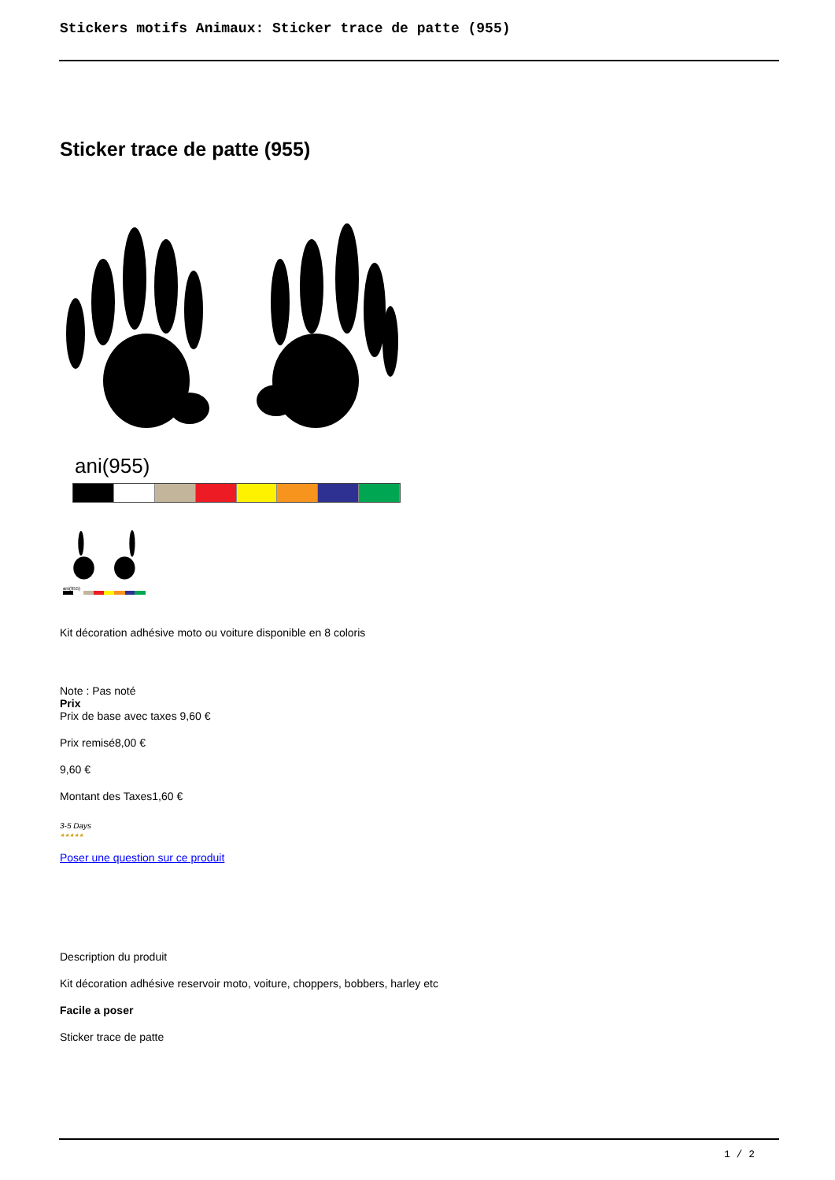Stickers motifs Animaux: Sticker trace de patte (955)
Sticker trace de patte (955)
ani(955)
ani(955)
Kit décoration adhésive moto ou voiture disponible en 8 coloris
Note : Pas noté
Prix
Prix de base avec taxes 9,60 €
Prix remisé8,00 €
9,60 €
Montant des Taxes1,60 €
3-5 Days
★★★★★
Poser une question sur ce produit
Description du produit
Kit décoration adhésive reservoir moto, voiture, choppers, bobbers, harley etc
Facile a poser
Sticker trace de patte
1 / 2